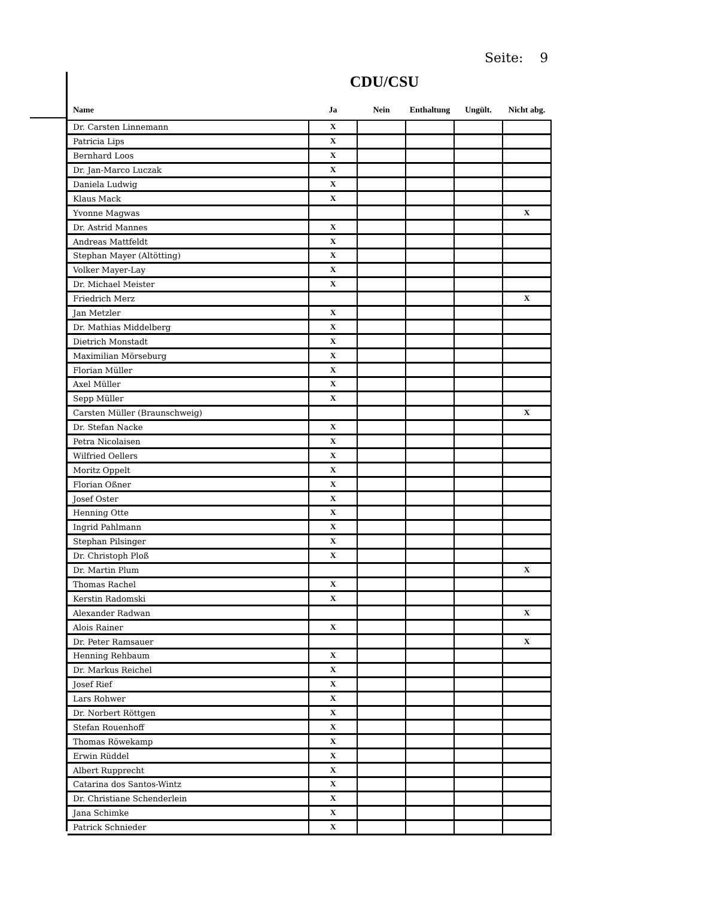Seite: 9
CDU/CSU
| Name | Ja | Nein | Enthaltung | Ungült. | Nicht abg. |
| --- | --- | --- | --- | --- | --- |
| Dr. Carsten Linnemann | X | | | | |
| Patricia Lips | X | | | | |
| Bernhard Loos | X | | | | |
| Dr. Jan-Marco Luczak | X | | | | |
| Daniela Ludwig | X | | | | |
| Klaus Mack | X | | | | |
| Yvonne Magwas | | | | | X |
| Dr. Astrid Mannes | X | | | | |
| Andreas Mattfeldt | X | | | | |
| Stephan Mayer (Altötting) | X | | | | |
| Volker Mayer-Lay | X | | | | |
| Dr. Michael Meister | X | | | | |
| Friedrich Merz | | | | | X |
| Jan Metzler | X | | | | |
| Dr. Mathias Middelberg | X | | | | |
| Dietrich Monstadt | X | | | | |
| Maximilian Mörseburg | X | | | | |
| Florian Müller | X | | | | |
| Axel Müller | X | | | | |
| Sepp Müller | X | | | | |
| Carsten Müller (Braunschweig) | | | | | X |
| Dr. Stefan Nacke | X | | | | |
| Petra Nicolaisen | X | | | | |
| Wilfried Oellers | X | | | | |
| Moritz Oppelt | X | | | | |
| Florian Oßner | X | | | | |
| Josef Oster | X | | | | |
| Henning Otte | X | | | | |
| Ingrid Pahlmann | X | | | | |
| Stephan Pilsinger | X | | | | |
| Dr. Christoph Ploß | X | | | | |
| Dr. Martin Plum | | | | | X |
| Thomas Rachel | X | | | | |
| Kerstin Radomski | X | | | | |
| Alexander Radwan | | | | | X |
| Alois Rainer | X | | | | |
| Dr. Peter Ramsauer | | | | | X |
| Henning Rehbaum | X | | | | |
| Dr. Markus Reichel | X | | | | |
| Josef Rief | X | | | | |
| Lars Rohwer | X | | | | |
| Dr. Norbert Röttgen | X | | | | |
| Stefan Rouenhoff | X | | | | |
| Thomas Röwekamp | X | | | | |
| Erwin Rüddel | X | | | | |
| Albert Rupprecht | X | | | | |
| Catarina dos Santos-Wintz | X | | | | |
| Dr. Christiane Schenderlein | X | | | | |
| Jana Schimke | X | | | | |
| Patrick Schnieder | X | | | | |